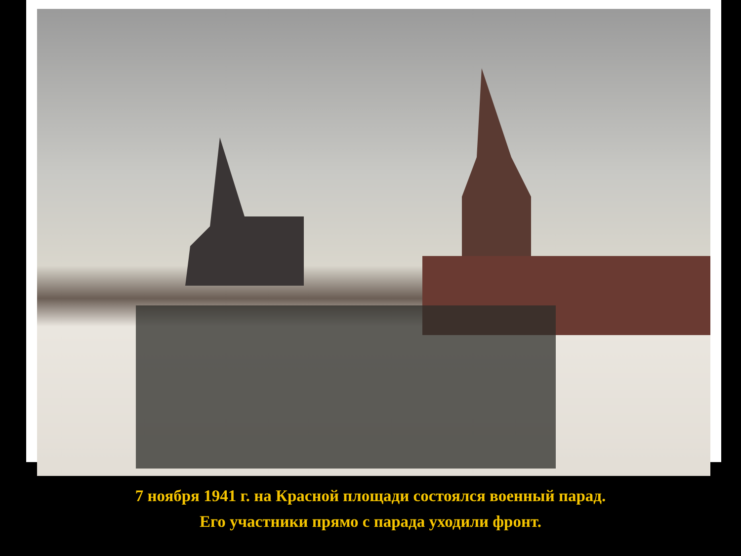7 ноября 1941 г. на Красной площади состоялся военный парад.
Его участники прямо с парада уходили фронт.